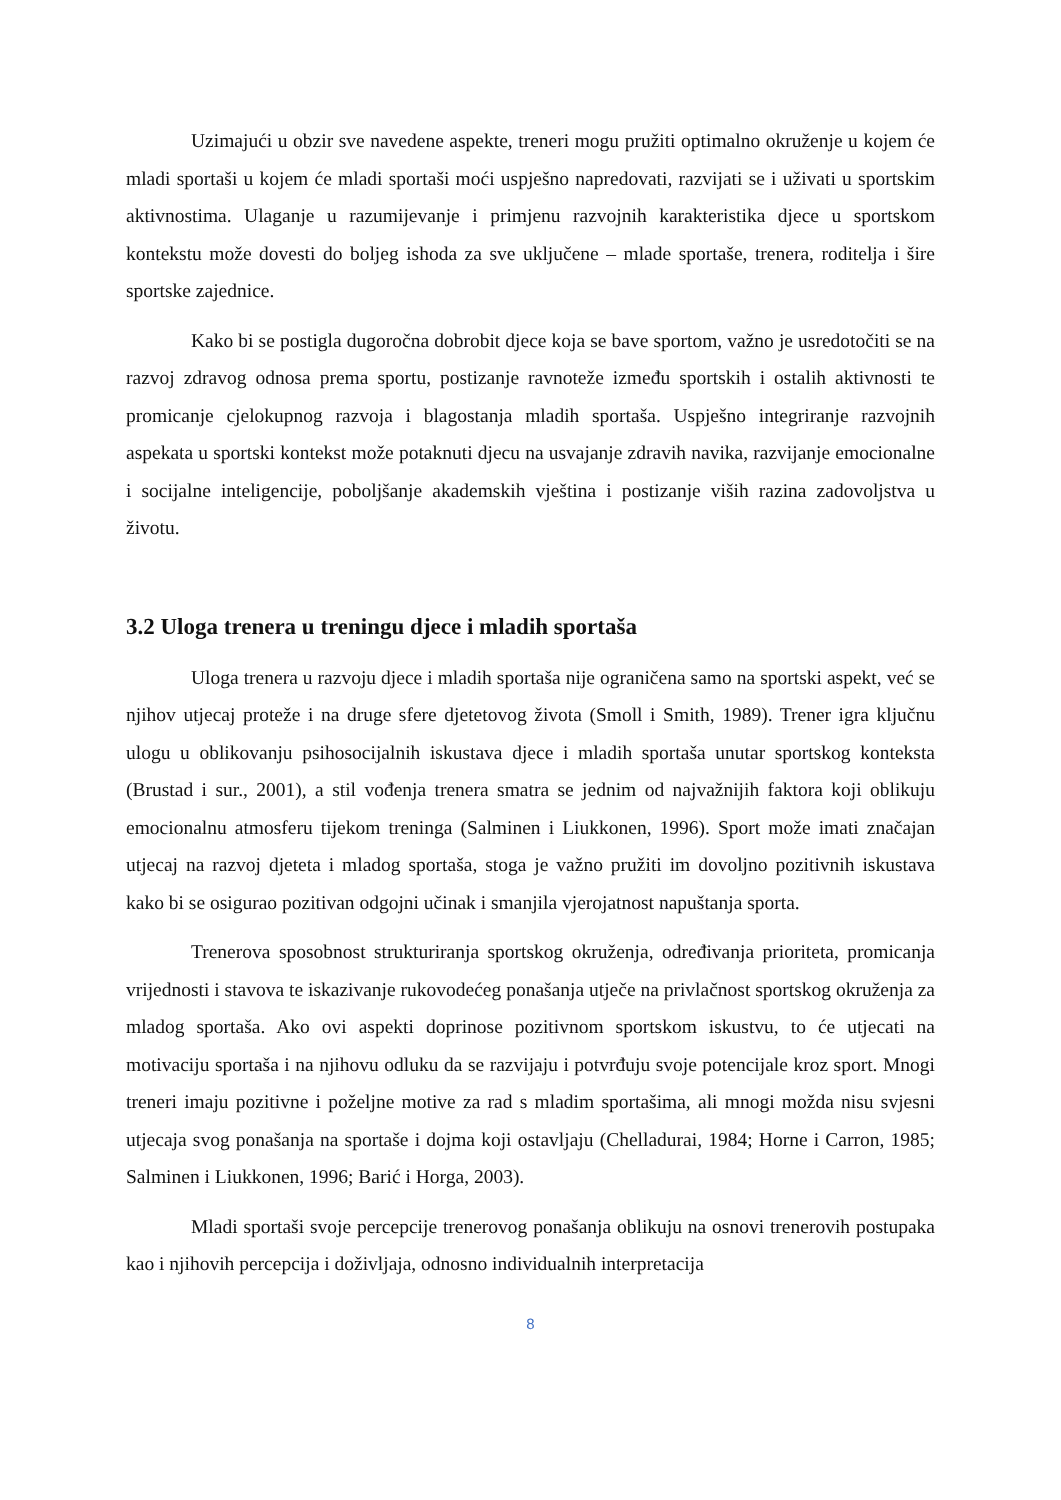Uzimajući u obzir sve navedene aspekte, treneri mogu pružiti optimalno okruženje u kojem će mladi sportaši u kojem će mladi sportaši moći uspješno napredovati, razvijati se i uživati u sportskim aktivnostima. Ulaganje u razumijevanje i primjenu razvojnih karakteristika djece u sportskom kontekstu može dovesti do boljeg ishoda za sve uključene – mlade sportaše, trenera, roditelja i šire sportske zajednice.
Kako bi se postigla dugoročna dobrobit djece koja se bave sportom, važno je usredotočiti se na razvoj zdravog odnosa prema sportu, postizanje ravnoteže između sportskih i ostalih aktivnosti te promicanje cjelokupnog razvoja i blagostanja mladih sportaša. Uspješno integriranje razvojnih aspekata u sportski kontekst može potaknuti djecu na usvajanje zdravih navika, razvijanje emocionalne i socijalne inteligencije, poboljšanje akademskih vještina i postizanje viših razina zadovoljstva u životu.
3.2 Uloga trenera u treningu djece i mladih sportaša
Uloga trenera u razvoju djece i mladih sportaša nije ograničena samo na sportski aspekt, već se njihov utjecaj proteže i na druge sfere djetetovog života (Smoll i Smith, 1989). Trener igra ključnu ulogu u oblikovanju psihosocijalnih iskustava djece i mladih sportaša unutar sportskog konteksta (Brustad i sur., 2001), a stil vođenja trenera smatra se jednim od najvažnijih faktora koji oblikuju emocionalnu atmosferu tijekom treninga (Salminen i Liukkonen, 1996). Sport može imati značajan utjecaj na razvoj djeteta i mladog sportaša, stoga je važno pružiti im dovoljno pozitivnih iskustava kako bi se osigurao pozitivan odgojni učinak i smanjila vjerojatnost napuštanja sporta.
Trenerova sposobnost strukturiranja sportskog okruženja, određivanja prioriteta, promicanja vrijednosti i stavova te iskazivanje rukovodećeg ponašanja utječe na privlačnost sportskog okruženja za mladog sportaša. Ako ovi aspekti doprinose pozitivnom sportskom iskustvu, to će utjecati na motivaciju sportaša i na njihovu odluku da se razvijaju i potvrđuju svoje potencijale kroz sport. Mnogi treneri imaju pozitivne i poželjne motive za rad s mladim sportašima, ali mnogi možda nisu svjesni utjecaja svog ponašanja na sportaše i dojma koji ostavljaju (Chelladurai, 1984; Horne i Carron, 1985; Salminen i Liukkonen, 1996; Barić i Horga, 2003).
Mladi sportaši svoje percepcije trenerovog ponašanja oblikuju na osnovi trenerovih postupaka kao i njihovih percepcija i doživljaja, odnosno individualnih interpretacija
8